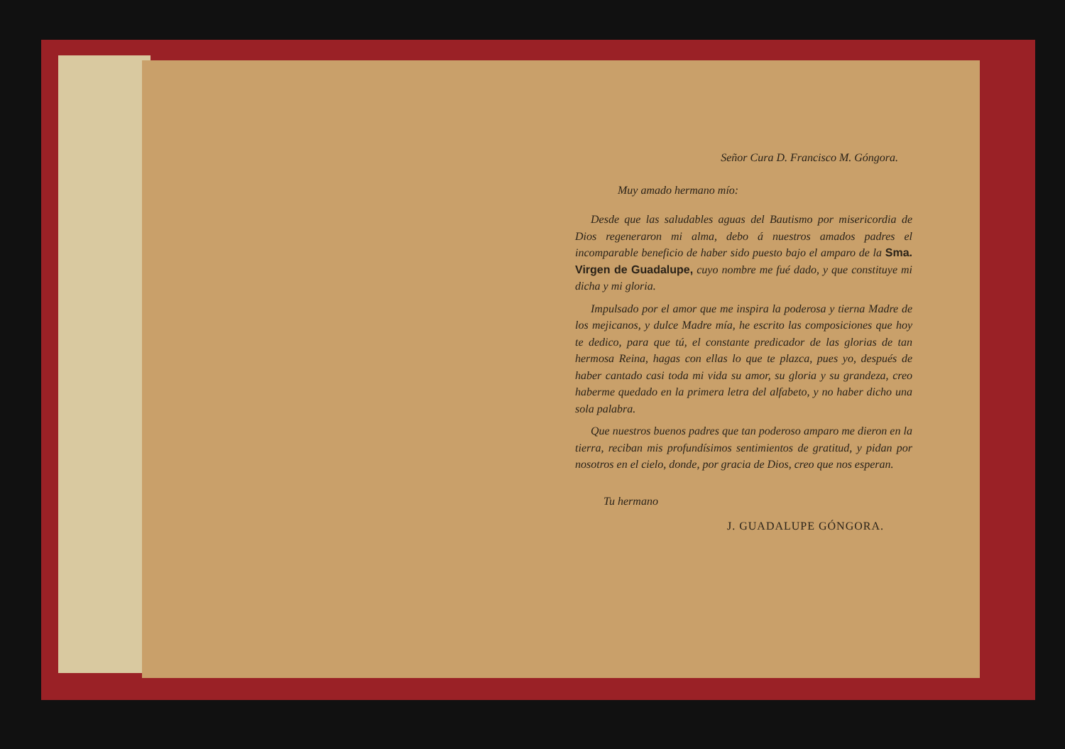Señor Cura D. Francisco M. Góngora.
Muy amado hermano mío:
Desde que las saludables aguas del Bautismo por misericordia de Dios regeneraron mi alma, debo á nuestros amados padres el incomparable beneficio de haber sido puesto bajo el amparo de la Sma. Virgen de Guadalupe, cuyo nombre me fué dado, y que constituye mi dicha y mi gloria.
Impulsado por el amor que me inspira la poderosa y tierna Madre de los mejicanos, y dulce Madre mía, he escrito las composiciones que hoy te dedico, para que tú, el constante predicador de las glorias de tan hermosa Reina, hagas con ellas lo que te plazca, pues yo, después de haber cantado casi toda mi vida su amor, su gloria y su grandeza, creo haberme quedado en la primera letra del alfabeto, y no haber dicho una sola palabra.
Que nuestros buenos padres que tan poderoso amparo me dieron en la tierra, reciban mis profundísimos sentimientos de gratitud, y pidan por nosotros en el cielo, donde, por gracia de Dios, creo que nos esperan.
Tu hermano
J. GUADALUPE GÓNGORA.